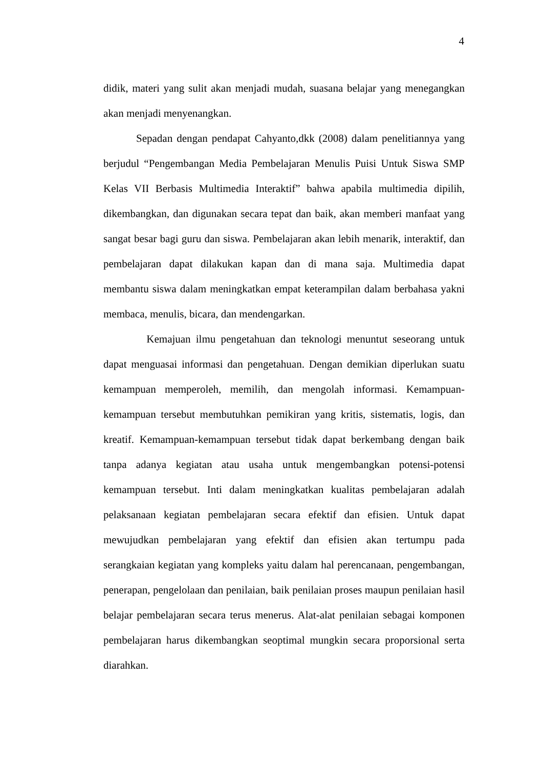4
didik, materi yang sulit akan menjadi mudah, suasana belajar yang menegangkan akan menjadi menyenangkan.
Sepadan dengan pendapat Cahyanto,dkk (2008) dalam penelitiannya yang berjudul “Pengembangan Media Pembelajaran Menulis Puisi Untuk Siswa SMP Kelas VII Berbasis Multimedia Interaktif” bahwa apabila multimedia dipilih, dikembangkan, dan digunakan secara tepat dan baik, akan memberi manfaat yang sangat besar bagi guru dan siswa. Pembelajaran akan lebih menarik, interaktif, dan pembelajaran dapat dilakukan kapan dan di mana saja. Multimedia dapat membantu siswa dalam meningkatkan empat keterampilan dalam berbahasa yakni membaca, menulis, bicara, dan mendengarkan.
Kemajuan ilmu pengetahuan dan teknologi menuntut seseorang untuk dapat menguasai informasi dan pengetahuan. Dengan demikian diperlukan suatu kemampuan memperoleh, memilih, dan mengolah informasi. Kemampuan-kemampuan tersebut membutuhkan pemikiran yang kritis, sistematis, logis, dan kreatif. Kemampuan-kemampuan tersebut tidak dapat berkembang dengan baik tanpa adanya kegiatan atau usaha untuk mengembangkan potensi-potensi kemampuan tersebut. Inti dalam meningkatkan kualitas pembelajaran adalah pelaksanaan kegiatan pembelajaran secara efektif dan efisien. Untuk dapat mewujudkan pembelajaran yang efektif dan efisien akan tertumpu pada serangkaian kegiatan yang kompleks yaitu dalam hal perencanaan, pengembangan, penerapan, pengelolaan dan penilaian, baik penilaian proses maupun penilaian hasil belajar pembelajaran secara terus menerus. Alat-alat penilaian sebagai komponen pembelajaran harus dikembangkan seoptimal mungkin secara proporsional serta diarahkan.